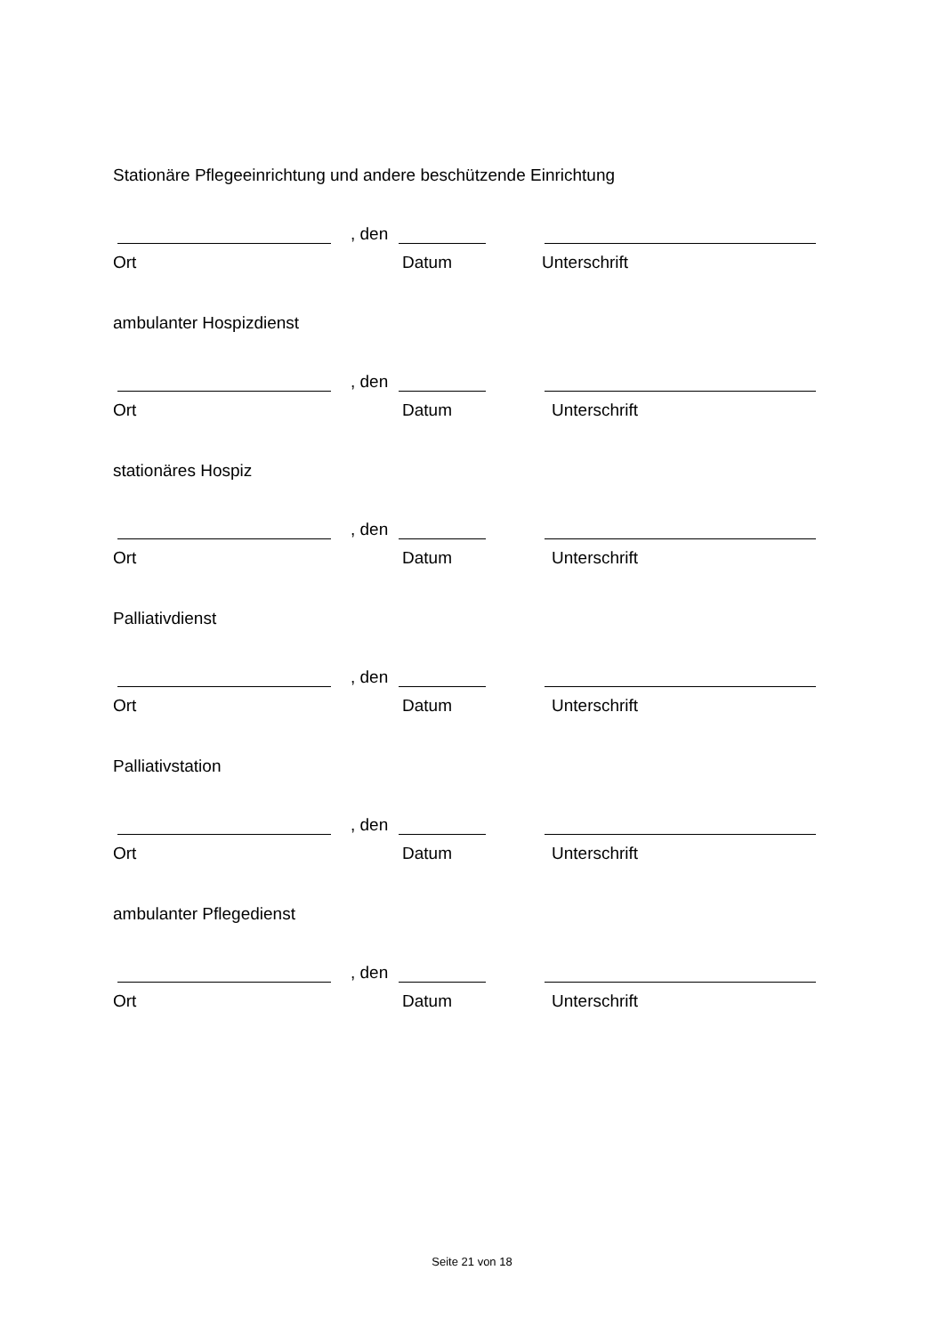Stationäre Pflegeeinrichtung und andere beschützende Einrichtung
, den
Ort Datum Unterschrift
ambulanter Hospizdienst
, den
Ort Datum Unterschrift
stationäres Hospiz
, den
Ort Datum Unterschrift
Palliativdienst
, den
Ort Datum Unterschrift
Palliativstation
, den
Ort Datum Unterschrift
ambulanter Pflegedienst
, den
Ort Datum Unterschrift
Seite 21 von 18